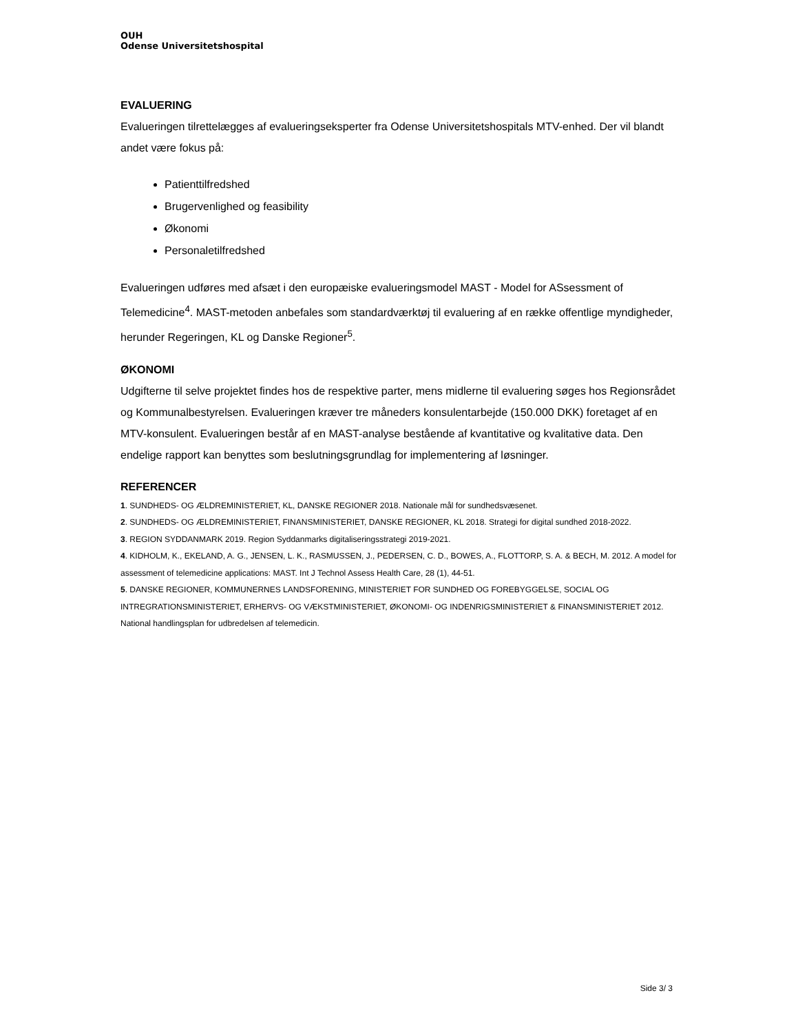OUH
Odense Universitetshospital
EVALUERING
Evalueringen tilrettelægges af evalueringseksperter fra Odense Universitetshospitals MTV-enhed. Der vil blandt andet være fokus på:
Patienttilfredshed
Brugervenlighed og feasibility
Økonomi
Personaletilfredshed
Evalueringen udføres med afsæt i den europæiske evalueringsmodel MAST - Model for ASsessment of Telemedicine<sup>4</sup>. MAST-metoden anbefales som standardværktøj til evaluering af en række offentlige myndigheder, herunder Regeringen, KL og Danske Regioner<sup>5</sup>.
ØKONOMI
Udgifterne til selve projektet findes hos de respektive parter, mens midlerne til evaluering søges hos Regionsrådet og Kommunalbestyrelsen. Evalueringen kræver tre måneders konsulentarbejde (150.000 DKK) foretaget af en MTV-konsulent. Evalueringen består af en MAST-analyse bestående af kvantitative og kvalitative data. Den endelige rapport kan benyttes som beslutningsgrundlag for implementering af løsninger.
REFERENCER
1. SUNDHEDS- OG ÆLDREMINISTERIET, KL, DANSKE REGIONER 2018. Nationale mål for sundhedsvæsenet.
2. SUNDHEDS- OG ÆLDREMINISTERIET, FINANSMINISTERIET, DANSKE REGIONER, KL 2018. Strategi for digital sundhed 2018-2022.
3. REGION SYDDANMARK 2019. Region Syddanmarks digitaliseringsstrategi 2019-2021.
4. KIDHOLM, K., EKELAND, A. G., JENSEN, L. K., RASMUSSEN, J., PEDERSEN, C. D., BOWES, A., FLOTTORP, S. A. & BECH, M. 2012. A model for assessment of telemedicine applications: MAST. Int J Technol Assess Health Care, 28 (1), 44-51.
5. DANSKE REGIONER, KOMMUNERNES LANDSFORENING, MINISTERIET FOR SUNDHED OG FOREBYGGELSE, SOCIAL OG INTREGRATIONSMINISTERIET, ERHERVS- OG VÆKSTMINISTERIET, ØKONOMI- OG INDENRIGSMINISTERIET & FINANSMINISTERIET 2012. National handlingsplan for udbredelsen af telemedicin.
Side 3/ 3